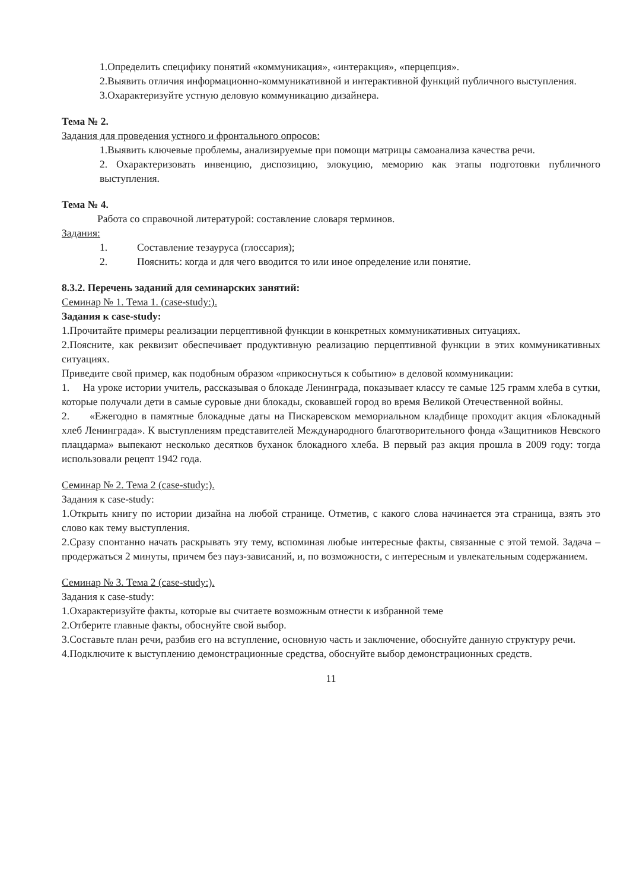1.Определить специфику понятий «коммуникация», «интеракция», «перцепция».
2.Выявить отличия информационно-коммуникативной и интерактивной функций публичного выступления.
3.Охарактеризуйте устную деловую коммуникацию дизайнера.
Тема № 2.
Задания для проведения устного и фронтального опросов:
1.Выявить ключевые проблемы, анализируемые при помощи матрицы самоанализа качества речи.
2. Охарактеризовать инвенцию, диспозицию, элокуцию, меморию как этапы подготовки публичного выступления.
Тема № 4.
Работа со справочной литературой: составление словаря терминов.
Задания:
1. Составление тезауруса (глоссария);
2. Пояснить: когда и для чего вводится то или иное определение или понятие.
8.3.2. Перечень заданий для семинарских занятий:
Семинар № 1. Тема 1. (case-study:).
Задания к case-study:
1.Прочитайте примеры реализации перцептивной функции в конкретных коммуникативных ситуациях.
2.Поясните, как реквизит обеспечивает продуктивную реализацию перцептивной функции в этих коммуникативных ситуациях.
Приведите свой пример, как подобным образом «прикоснуться к событию» в деловой коммуникации:
1. На уроке истории учитель, рассказывая о блокаде Ленинграда, показывает классу те самые 125 грамм хлеба в сутки, которые получали дети в самые суровые дни блокады, сковавшей город во время Великой Отечественной войны.
2. «Ежегодно в памятные блокадные даты на Пискаревском мемориальном кладбище проходит акция «Блокадный хлеб Ленинграда». К выступлениям представителей Международного благотворительного фонда «Защитников Невского плацдарма» выпекают несколько десятков буханок блокадного хлеба. В первый раз акция прошла в 2009 году: тогда использовали рецепт 1942 года.
Семинар № 2. Тема 2 (case-study:).
Задания к case-study:
1.Открыть книгу по истории дизайна на любой странице. Отметив, с какого слова начинается эта страница, взять это слово как тему выступления.
2.Сразу спонтанно начать раскрывать эту тему, вспоминая любые интересные факты, связанные с этой темой. Задача – продержаться 2 минуты, причем без пауз-зависаний, и, по возможности, с интересным и увлекательным содержанием.
Семинар № 3. Тема 2 (case-study:).
Задания к case-study:
1.Охарактеризуйте факты, которые вы считаете возможным отнести к избранной теме
2.Отберите главные факты, обоснуйте свой выбор.
3.Составьте план речи, разбив его на вступление, основную часть и заключение, обоснуйте данную структуру речи.
4.Подключите к выступлению демонстрационные средства, обоснуйте выбор демонстрационных средств.
11